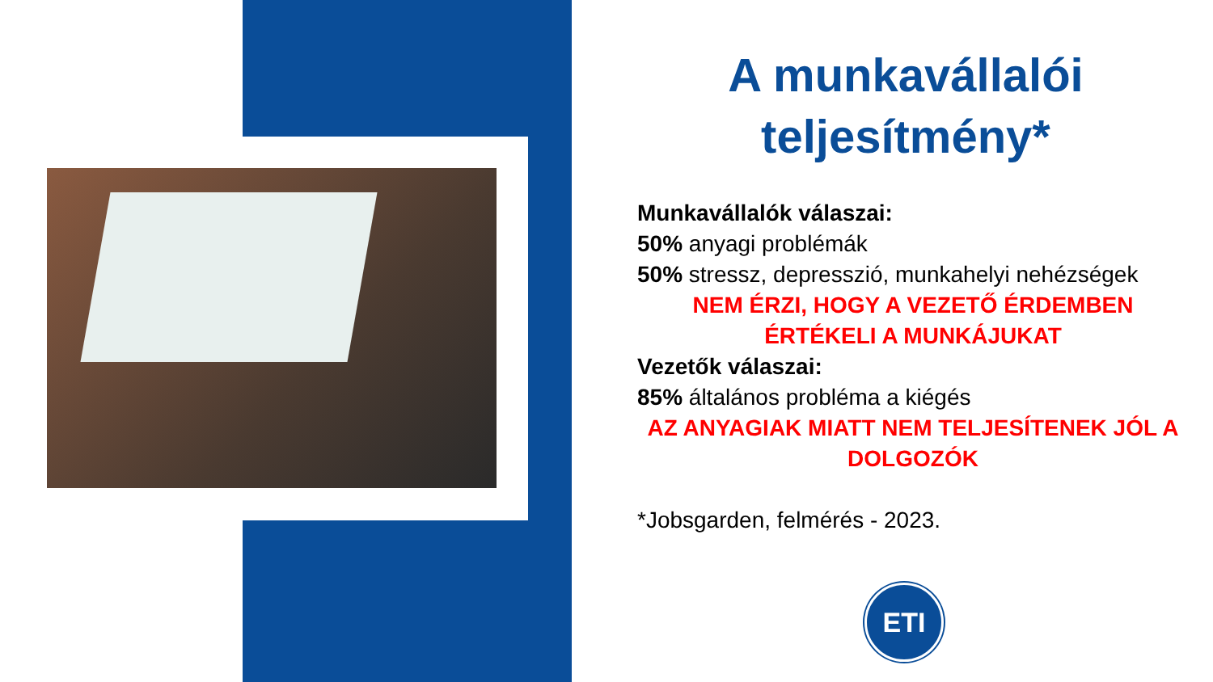A munkavállalói teljesítmény*
Munkavállalók válaszai:
50% anyagi problémák
50% stressz, depresszió, munkahelyi nehézségek
NEM ÉRZI, HOGY A VEZETŐ ÉRDEMBEN ÉRTÉKELI A MUNKÁJUKAT
Vezetők válaszai:
85% általános probléma a kiégés
AZ ANYAGIAK MIATT NEM TELJESÍTENEK JÓL A DOLGOZÓK
*Jobsgarden, felmérés - 2023.
ETI